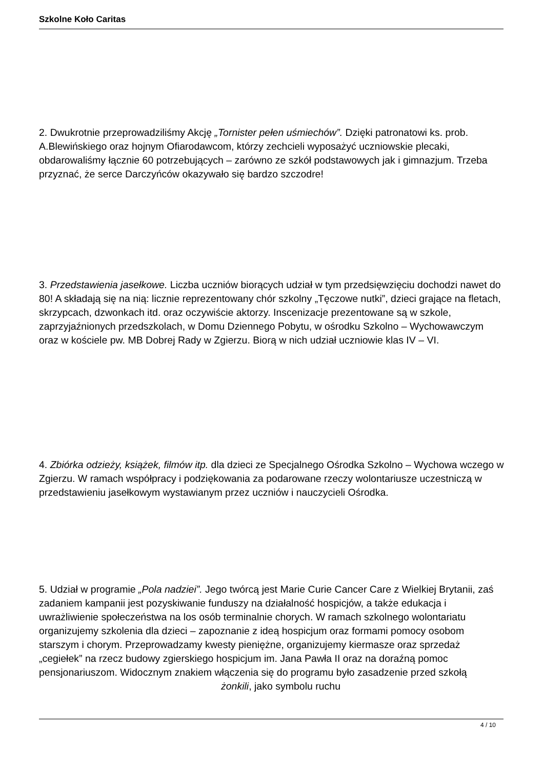Szkolne Koło Caritas
2. Dwukrotnie przeprowadziliśmy Akcję „Tornister pełen uśmiechów”. Dzięki patronatowi ks. prob. A.Blewińskiego oraz hojnym Ofiarodawcom, którzy zechcieli wyposażyć uczniowskie plecaki, obdarowaliśmy łącznie 60 potrzebujących – zarówno ze szkół podstawowych jak i gimnazjum. Trzeba przyznać, że serce Darczyńców okazywało się bardzo szczodre!
3. Przedstawienia jasełkowe. Liczba uczniów biorących udział w tym przedsięwzięciu dochodzi nawet do 80! A składają się na nią: licznie reprezentowany chór szkolny „Tęczowe nutki”, dzieci grające na fletach, skrzypcach, dzwonkach itd. oraz oczywiście aktorzy. Inscenizacje prezentowane są w szkole, zaprzyjaźnionych przedszkolach, w Domu Dziennego Pobytu, w ośrodku Szkolno – Wychowawczym oraz w kościele pw. MB Dobrej Rady w Zgierzu. Biorą w nich udział uczniowie klas IV – VI.
4. Zbiórka odzieży, książek, filmów itp. dla dzieci ze Specjalnego Ośrodka Szkolno – Wychowa wczego w Zgierzu. W ramach współpracy i podziękowania za podarowane rzeczy wolontariusze uczestniczą w przedstawieniu jasełkowym wystawianym przez uczniów i nauczycieli Ośrodka.
5. Udział w programie „Pola nadziei”. Jego twórcą jest Marie Curie Cancer Care z Wielkiej Brytanii, zaś zadaniem kampanii jest pozyskiwanie funduszy na działalność hospicjów, a także edukacja i uwrażliwienie społeczeństwa na los osób terminalnie chorych. W ramach szkolnego wolontariatu organizujemy szkolenia dla dzieci – zapoznanie z ideą hospicjum oraz formami pomocy osobom starszym i chorym. Przeprowadzamy kwesty pieniężne, organizujemy kiermasze oraz sprzedaż „cegiełek” na rzecz budowy zgierskiego hospicjum im. Jana Pawła II oraz na doraźną pomoc pensjonariuszom. Widocznym znakiem włączenia się do programu było zasadzenie przed szkołą żonkili, jako symbolu ruchu
4 / 10